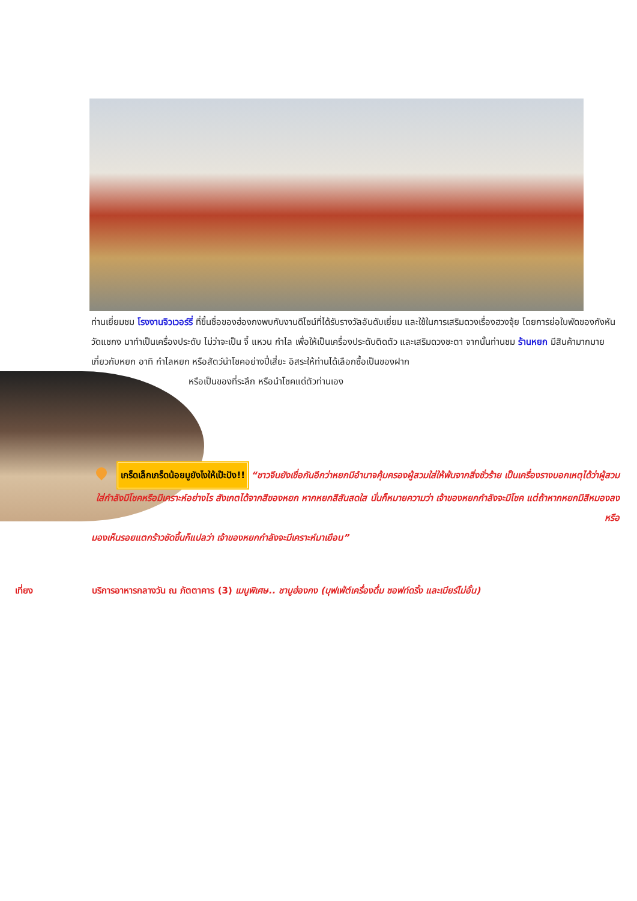ท่านเยี่ยมชม โรงงานจิวเวอร์รี่ ที่ขึ้นชื่อของฮ่องกงพบกับงานดีไซน์ที่ได้รับรางวัลอันดับเยี่ยม และใช้ในการเสริมดวงเรื่องฮวงจุ้ย โดยการย่อใบพัดของกังหันวัดแชกง มาทำเป็นเครื่องประดับ ไม่ว่าจะเป็น จี้ แหวน กำไล เพื่อให้เป็นเครื่องประดับติดตัว และเสริมดวงชะตา จากนั้นท่านชม ร้านหยก มีสินค้ามากมายเกี่ยวกับหยก อาทิ กำไลหยก หรือสัตว์นำโชคอย่างปี่เสี่ยะ อิสระให้ท่านได้เลือกซื้อเป็นของฝาก
หรือเป็นของที่ระลึก หรือนำโชคแด่ตัวท่านเอง
เกร็ดเล็กเกร็ดน้อยมูยังไงให้เป๊ะปัง!! “ชาวจีนยังเชื่อกันอีกว่าหยกมีอำนาจคุ้มครองผู้สวมใส่ให้พ้นจากสิ่งชั่วร้าย เป็นเครื่องรางบอกเหตุได้ว่าผู้สวมใส่กำลังมีโชคหรือมีเคราะห์อย่างไร สังเกตได้จากสีของหยก หากหยกสีสันสดใส นั่นก็หมายความว่า เจ้าของหยกกำลังจะมีโชค แต่ถ้าหากหยกมีสีหมองลงหรือ
มองเห็นรอยแตกร้าวชัดขึ้นก็แปลว่า เจ้าของหยกกำลังจะมีเคราะห์มาเยือน”
เที่ยง บริการอาหารกลางวัน ณ ภัตตาคาร (3) เมนูพิเศษ.. ชาบูฮ่องกง (บุฟเฟ่ต์เครื่องดื่ม ซอฟท์ดริ้ง และเบียร์ไม่อั้น)